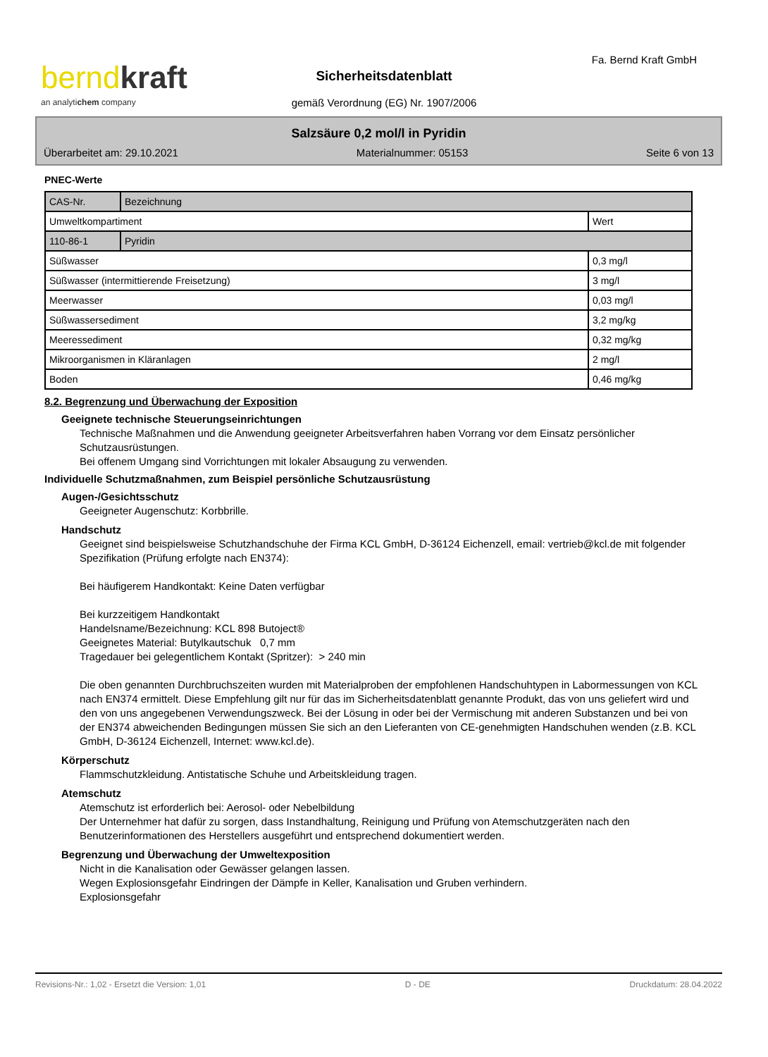berndkraft
an analytichem company
Fa. Bernd Kraft GmbH
Sicherheitsdatenblatt
gemäß Verordnung (EG) Nr. 1907/2006
Salzsäure 0,2 mol/l in Pyridin
Überarbeitet am: 29.10.2021 Materialnummer: 05153 Seite 6 von 13
PNEC-Werte
| CAS-Nr. | Bezeichnung | |
| Umweltkompartiment | | Wert |
| 110-86-1 | Pyridin | |
| Süßwasser | | 0,3 mg/l |
| Süßwasser (intermittierende Freisetzung) | | 3 mg/l |
| Meerwasser | | 0,03 mg/l |
| Süßwassersediment | | 3,2 mg/kg |
| Meeressediment | | 0,32 mg/kg |
| Mikroorganismen in Kläranlagen | | 2 mg/l |
| Boden | | 0,46 mg/kg |
8.2. Begrenzung und Überwachung der Exposition
Geeignete technische Steuerungseinrichtungen
Technische Maßnahmen und die Anwendung geeigneter Arbeitsverfahren haben Vorrang vor dem Einsatz persönlicher Schutzausrüstungen.
Bei offenem Umgang sind Vorrichtungen mit lokaler Absaugung zu verwenden.
Individuelle Schutzmaßnahmen, zum Beispiel persönliche Schutzausrüstung
Augen-/Gesichtsschutz
Geeigneter Augenschutz: Korbbrille.
Handschutz
Geeignet sind beispielsweise Schutzhandschuhe der Firma KCL GmbH, D-36124 Eichenzell, email: vertrieb@kcl.de mit folgender Spezifikation (Prüfung erfolgte nach EN374):
Bei häufigerem Handkontakt: Keine Daten verfügbar
Bei kurzzeitigem Handkontakt
Handelsname/Bezeichnung: KCL 898 Butoject®
Geeignetes Material: Butylkautschuk 0,7 mm
Tragedauer bei gelegentlichem Kontakt (Spritzer): > 240 min
Die oben genannten Durchbruchszeiten wurden mit Materialproben der empfohlenen Handschuhtypen in Labormessungen von KCL nach EN374 ermittelt. Diese Empfehlung gilt nur für das im Sicherheitsdatenblatt genannte Produkt, das von uns geliefert wird und den von uns angegebenen Verwendungszweck. Bei der Lösung in oder bei der Vermischung mit anderen Substanzen und bei von der EN374 abweichenden Bedingungen müssen Sie sich an den Lieferanten von CE-genehmigten Handschuhen wenden (z.B. KCL GmbH, D-36124 Eichenzell, Internet: www.kcl.de).
Körperschutz
Flammschutzkleidung. Antistatische Schuhe und Arbeitskleidung tragen.
Atemschutz
Atemschutz ist erforderlich bei: Aerosol- oder Nebelbildung
Der Unternehmer hat dafür zu sorgen, dass Instandhaltung, Reinigung und Prüfung von Atemschutzgeräten nach den Benutzerinformationen des Herstellers ausgeführt und entsprechend dokumentiert werden.
Begrenzung und Überwachung der Umweltexposition
Nicht in die Kanalisation oder Gewässer gelangen lassen.
Wegen Explosionsgefahr Eindringen der Dämpfe in Keller, Kanalisation und Gruben verhindern.
Explosionsgefahr
Revisions-Nr.: 1,02 - Ersetzt die Version: 1,01 D - DE Druckdatum: 28.04.2022